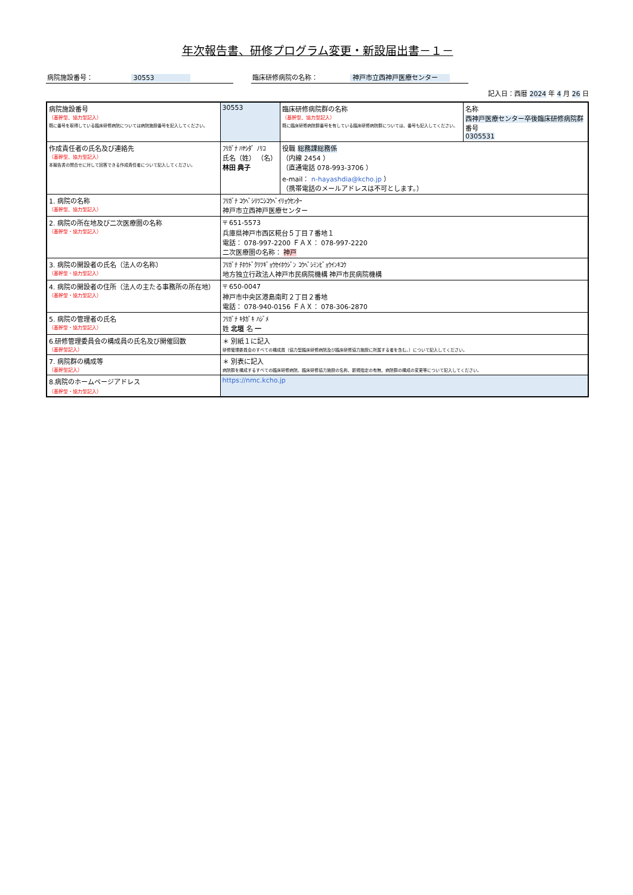年次報告書、研修プログラム変更・新設届出書－１－
病院施設番号： 30553 臨床研修病院の名称： 神戸市立西神戸医療センター
記入日：西暦 2024 年 4 月 26 日
| 病院施設番号 （基幹型、協力型記入） 既に番号を取得している臨床研修病院については病院施設番号を記入してください。 | | 30553 | 臨床研修病院群の名称 （基幹型、協力型記入） 既に臨床研修病院群番号を有している臨床研修病院群については、番号も記入してください。 | 名称 西神戸医療センター卒後臨床研修病院群 番号 0305531 |
| 作成責任者の氏名及び連絡先 （基幹型、協力型記入） 本報告書の問合せに対して回答できる作成責任者について記入してください。 | ﾌﾘｶﾞﾅ ﾊﾔｼﾀﾞ ﾉﾘｺ 氏名（姓） （名） 林田 典子 | | 役職 総務課総務係 （内線 2454 ） （直通電話 078-993-3706 ） e-mail： n-hayashdia@kcho.jp ） （携帯電話のメールアドレスは不可とします。） | |
| 1. 病院の名称 （基幹型、協力型記入） | ﾌﾘｶﾞﾅ ｺｳﾍﾞｼﾘﾂﾆｼｺｳﾍﾞｲﾘｮｳｾﾝﾀｰ 神戸市立西神戸医療センター | | | |
| 2. 病院の所在地及び二次医療圏の名称 （基幹型・協力型記入） | 〒 651-5573 兵庫県神戸市西区糀台５丁目７番地１ 電話： 078-997-2200 ＦＡＸ： 078-997-2220 二次医療圏の名称： 神戸 | | | |
| 3. 病院の開設者の氏名（法人の名称） （基幹型・協力型記入） | ﾌﾘｶﾞﾅ ﾁﾎｳﾄﾞｸﾘﾂｷﾞｮｳｾｲﾎｳｼﾞﾝ ｺｳﾍﾞｼﾐﾝﾋﾞｮｳｲﾝｷｺｳ 地方独立行政法人神戸市民病院機構 神戸市民病院機構 | | | |
| 4. 病院の開設者の住所（法人の主たる事務所の所在地） （基幹型・協力型記入） | 〒 650-0047 神戸市中央区港島南町２丁目２番地 電話： 078-940-0156 ＦＡＸ： 078-306-2870 | | | |
| 5. 病院の管理者の氏名 （基幹型・協力型記入） | ﾌﾘｶﾞﾅ ｷﾀｶﾞｷ ﾊｼﾞﾒ 姓 北垣 名 一 | | | |
| 6.研修管理委員会の構成員の氏名及び開催回数 （基幹型記入） | | ＊ 別紙１に記入 研修管理委員会のすべての構成員（協力型臨床研修病院及び臨床研修協力施設に所属する者を含む。）について記入してください。 | | |
| 7. 病院群の構成等 （基幹型記入） | | ＊ 別表に記入 病院群を構成するすべての臨床研修病院、臨床研修協力施設の名称、新規指定の有無、病院群の構成の変更等について記入してください。 | | |
| 8.病院のホームページアドレス （基幹型・協力型記入） | | https://nmc.kcho.jp | | |